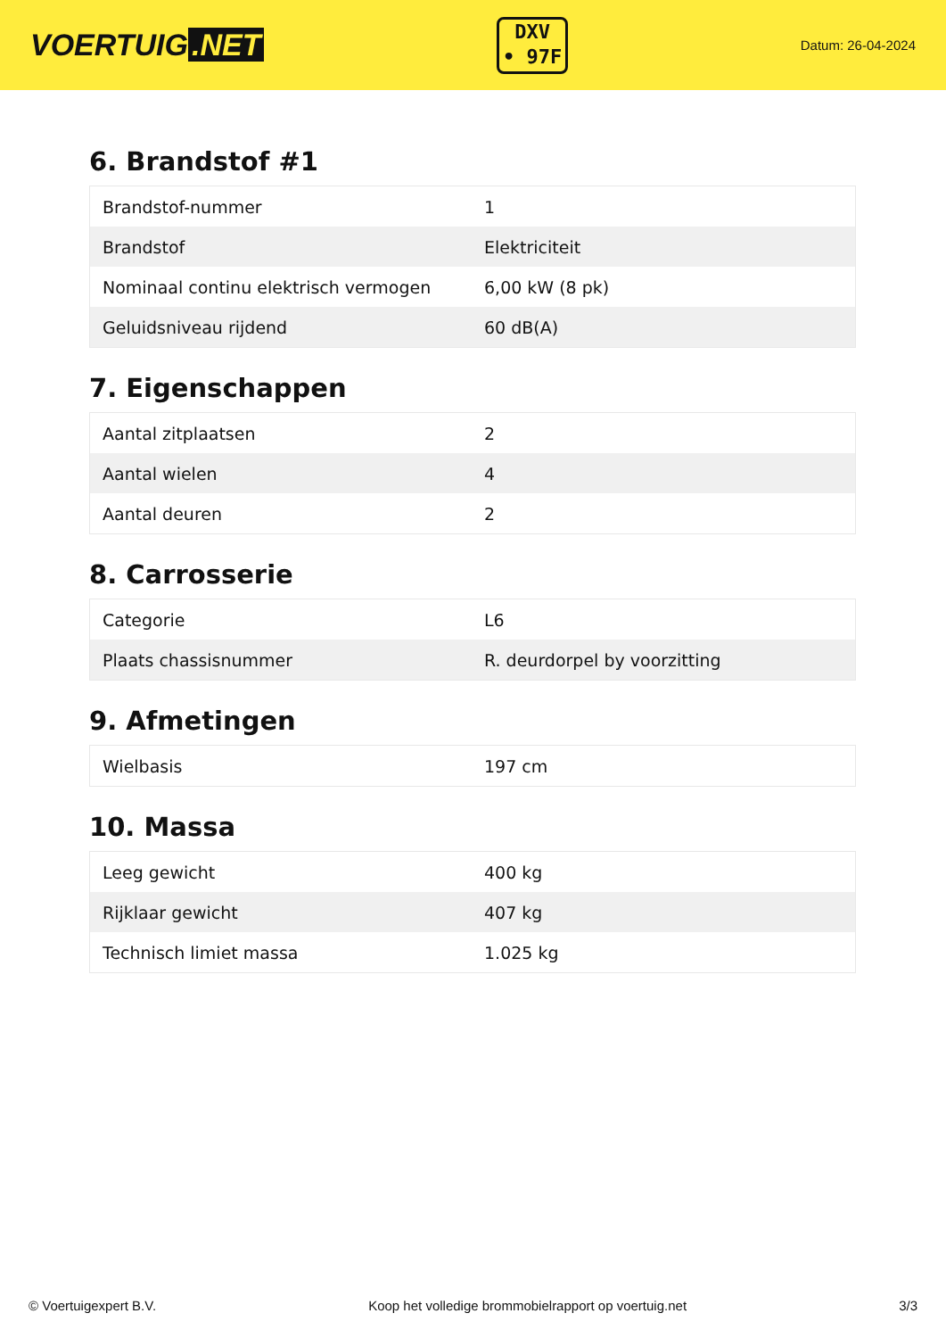VOERTUIG.NET
DXV
• 97F
Datum: 26-04-2024
6. Brandstof #1
| Brandstof-nummer | 1 |
| Brandstof | Elektriciteit |
| Nominaal continu elektrisch vermogen | 6,00 kW (8 pk) |
| Geluidsniveau rijdend | 60 dB(A) |
7. Eigenschappen
| Aantal zitplaatsen | 2 |
| Aantal wielen | 4 |
| Aantal deuren | 2 |
8. Carrosserie
| Categorie | L6 |
| Plaats chassisnummer | R. deurdorpel by voorzitting |
9. Afmetingen
| Wielbasis | 197 cm |
10. Massa
| Leeg gewicht | 400 kg |
| Rijklaar gewicht | 407 kg |
| Technisch limiet massa | 1.025 kg |
© Voertuigexpert B.V. Koop het volledige brommobielrapport op voertuig.net 3/3